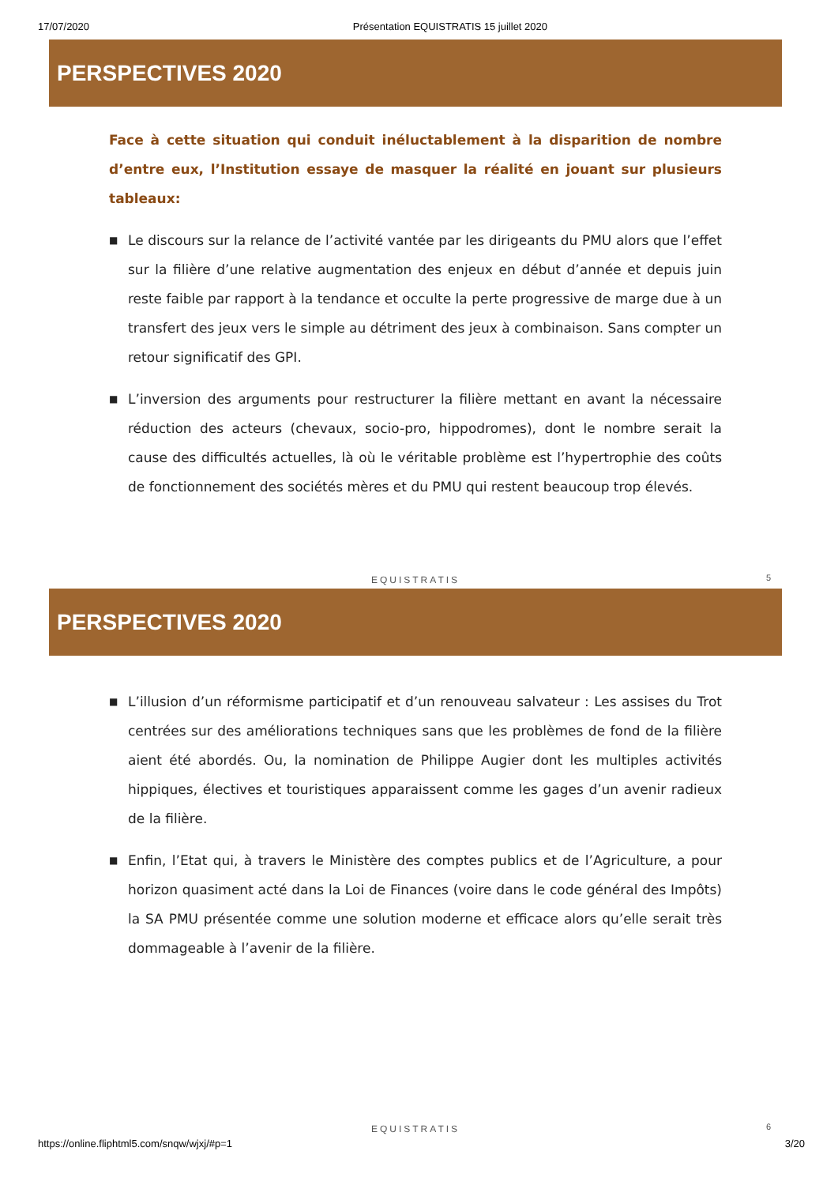17/07/2020 Présentation EQUISTRATIS 15 juillet 2020
PERSPECTIVES 2020
Face à cette situation qui conduit inéluctablement à la disparition de nombre d’entre eux, l’Institution essaye de masquer la réalité en jouant sur plusieurs tableaux:
■ Le discours sur la relance de l’activité vantée par les dirigeants du PMU alors que l’effet sur la filière d’une relative augmentation des enjeux en début d’année et depuis juin reste faible par rapport à la tendance et occulte la perte progressive de marge due à un transfert des jeux vers le simple au détriment des jeux à combinaison. Sans compter un retour significatif des GPI.
■ L’inversion des arguments pour restructurer la filière mettant en avant la nécessaire réduction des acteurs (chevaux, socio-pro, hippodromes), dont le nombre serait la cause des difficultés actuelles, là où le véritable problème est l’hypertrophie des coûts de fonctionnement des sociétés mères et du PMU qui restent beaucoup trop élevés.
EQUISTRATIS 5
PERSPECTIVES 2020
■ L’illusion d’un réformisme participatif et d’un renouveau salvateur : Les assises du Trot centrées sur des améliorations techniques sans que les problèmes de fond de la filière aient été abordés. Ou, la nomination de Philippe Augier dont les multiples activités hippiques, électives et touristiques apparaissent comme les gages d’un avenir radieux de la filière.
■ Enfin, l’Etat qui, à travers le Ministère des comptes publics et de l’Agriculture, a pour horizon quasiment acté dans la Loi de Finances (voire dans le code général des Impôts) la SA PMU présentée comme une solution moderne et efficace alors qu’elle serait très dommageable à l’avenir de la filière.
EQUISTRATIS 6
https://online.fliphtml5.com/snqw/wjxj/#p=1 3/20